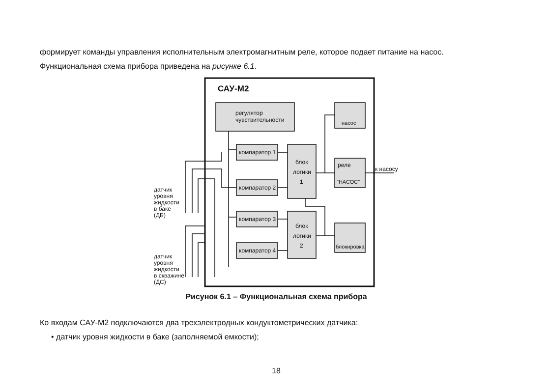формирует команды управления исполнительным электромагнитным реле, которое подает питание на насос.
Функциональная схема прибора приведена на рисунке 6.1.
САУ-М2
регулятор
чувствительности
компаратор 1
компаратор 2
компаратор 3
компаратор 4
блок
логики
1
блок
логики
2
насос
реле
"НАСОС"
блокировка
к насосу
датчик
уровня
жидкости
в баке
(ДБ)
датчик
уровня
жидкости
в скважине
(ДС)
Рисунок 6.1 – Функциональная схема прибора
Ко входам САУ-М2 подключаются два трехэлектродных кондуктометрических датчика:
• датчик уровня жидкости в баке (заполняемой емкости);
18